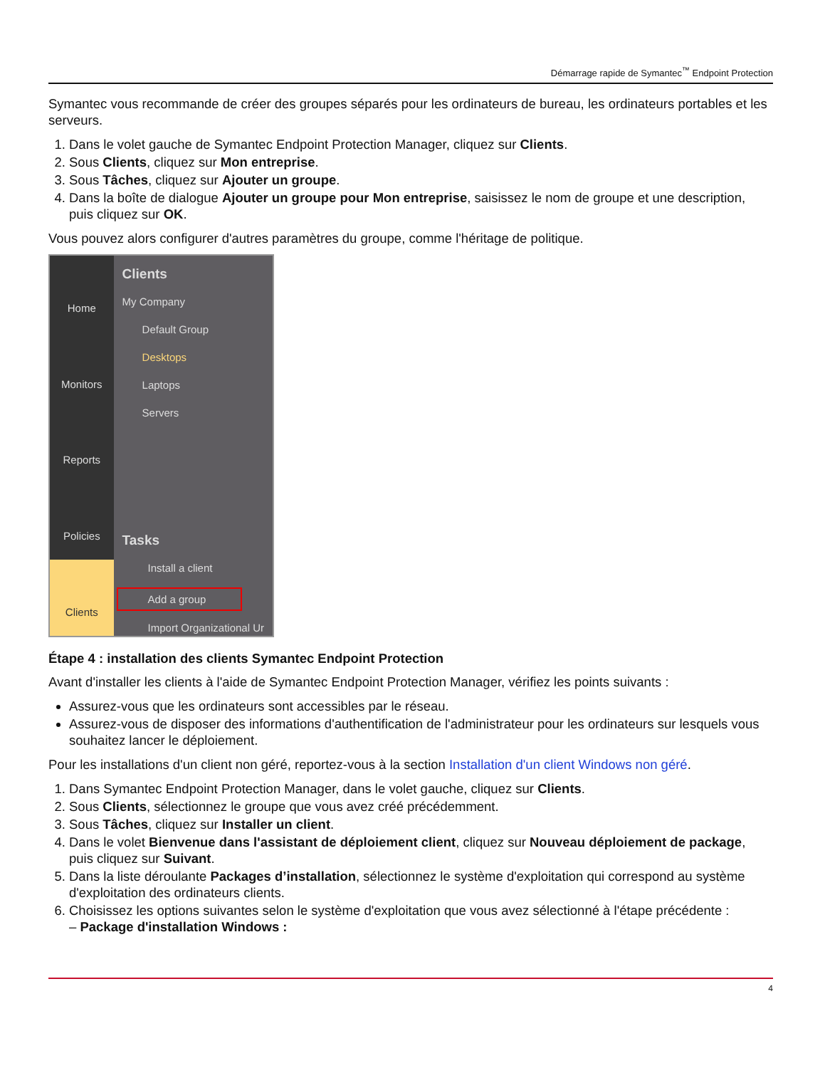Démarrage rapide de Symantec<sup>™</sup> Endpoint Protection
Symantec vous recommande de créer des groupes séparés pour les ordinateurs de bureau, les ordinateurs portables et les serveurs.
1. Dans le volet gauche de Symantec Endpoint Protection Manager, cliquez sur Clients.
2. Sous Clients, cliquez sur Mon entreprise.
3. Sous Tâches, cliquez sur Ajouter un groupe.
4. Dans la boîte de dialogue Ajouter un groupe pour Mon entreprise, saisissez le nom de groupe et une description, puis cliquez sur OK.
Vous pouvez alors configurer d'autres paramètres du groupe, comme l'héritage de politique.
Home
Monitors
Reports
Policies
Clients
Clients
My Company
Default Group
Desktops
Laptops
Servers
Tasks
Install a client
Add a group
Import Organizational Ur
Étape 4 : installation des clients Symantec Endpoint Protection
Avant d'installer les clients à l'aide de Symantec Endpoint Protection Manager, vérifiez les points suivants :
Assurez-vous que les ordinateurs sont accessibles par le réseau.
Assurez-vous de disposer des informations d'authentification de l'administrateur pour les ordinateurs sur lesquels vous souhaitez lancer le déploiement.
Pour les installations d'un client non géré, reportez-vous à la section Installation d'un client Windows non géré.
1. Dans Symantec Endpoint Protection Manager, dans le volet gauche, cliquez sur Clients.
2. Sous Clients, sélectionnez le groupe que vous avez créé précédemment.
3. Sous Tâches, cliquez sur Installer un client.
4. Dans le volet Bienvenue dans l'assistant de déploiement client, cliquez sur Nouveau déploiement de package, puis cliquez sur Suivant.
5. Dans la liste déroulante Packages d’installation, sélectionnez le système d'exploitation qui correspond au système d'exploitation des ordinateurs clients.
6. Choisissez les options suivantes selon le système d'exploitation que vous avez sélectionné à l'étape précédente :
– Package d'installation Windows :
4